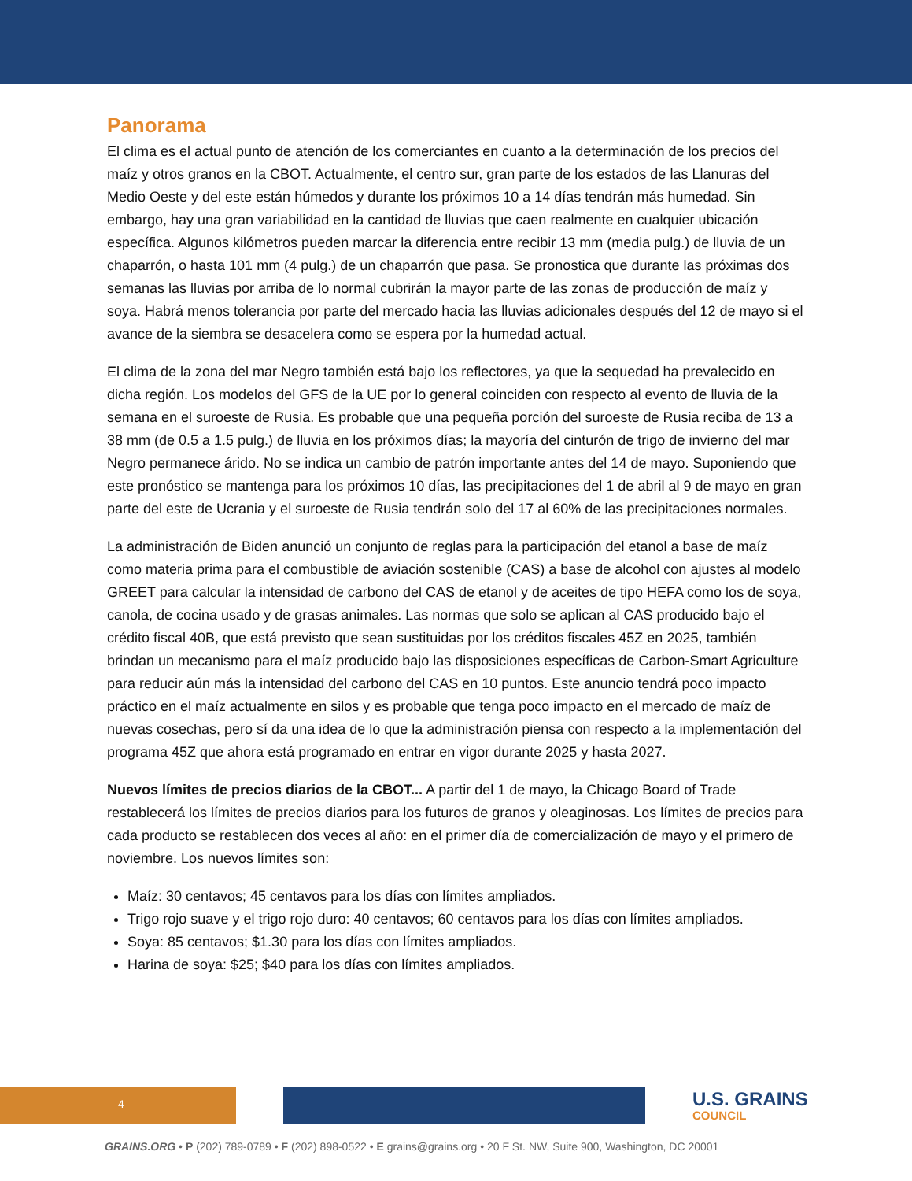Panorama
El clima es el actual punto de atención de los comerciantes en cuanto a la determinación de los precios del maíz y otros granos en la CBOT. Actualmente, el centro sur, gran parte de los estados de las Llanuras del Medio Oeste y del este están húmedos y durante los próximos 10 a 14 días tendrán más humedad. Sin embargo, hay una gran variabilidad en la cantidad de lluvias que caen realmente en cualquier ubicación específica. Algunos kilómetros pueden marcar la diferencia entre recibir 13 mm (media pulg.) de lluvia de un chaparrón, o hasta 101 mm (4 pulg.) de un chaparrón que pasa. Se pronostica que durante las próximas dos semanas las lluvias por arriba de lo normal cubrirán la mayor parte de las zonas de producción de maíz y soya. Habrá menos tolerancia por parte del mercado hacia las lluvias adicionales después del 12 de mayo si el avance de la siembra se desacelera como se espera por la humedad actual.
El clima de la zona del mar Negro también está bajo los reflectores, ya que la sequedad ha prevalecido en dicha región. Los modelos del GFS de la UE por lo general coinciden con respecto al evento de lluvia de la semana en el suroeste de Rusia. Es probable que una pequeña porción del suroeste de Rusia reciba de 13 a 38 mm (de 0.5 a 1.5 pulg.) de lluvia en los próximos días; la mayoría del cinturón de trigo de invierno del mar Negro permanece árido. No se indica un cambio de patrón importante antes del 14 de mayo. Suponiendo que este pronóstico se mantenga para los próximos 10 días, las precipitaciones del 1 de abril al 9 de mayo en gran parte del este de Ucrania y el suroeste de Rusia tendrán solo del 17 al 60% de las precipitaciones normales.
La administración de Biden anunció un conjunto de reglas para la participación del etanol a base de maíz como materia prima para el combustible de aviación sostenible (CAS) a base de alcohol con ajustes al modelo GREET para calcular la intensidad de carbono del CAS de etanol y de aceites de tipo HEFA como los de soya, canola, de cocina usado y de grasas animales. Las normas que solo se aplican al CAS producido bajo el crédito fiscal 40B, que está previsto que sean sustituidas por los créditos fiscales 45Z en 2025, también brindan un mecanismo para el maíz producido bajo las disposiciones específicas de Carbon-Smart Agriculture para reducir aún más la intensidad del carbono del CAS en 10 puntos. Este anuncio tendrá poco impacto práctico en el maíz actualmente en silos y es probable que tenga poco impacto en el mercado de maíz de nuevas cosechas, pero sí da una idea de lo que la administración piensa con respecto a la implementación del programa 45Z que ahora está programado en entrar en vigor durante 2025 y hasta 2027.
Nuevos límites de precios diarios de la CBOT... A partir del 1 de mayo, la Chicago Board of Trade restablecerá los límites de precios diarios para los futuros de granos y oleaginosas. Los límites de precios para cada producto se restablecen dos veces al año: en el primer día de comercialización de mayo y el primero de noviembre. Los nuevos límites son:
Maíz: 30 centavos; 45 centavos para los días con límites ampliados.
Trigo rojo suave y el trigo rojo duro: 40 centavos; 60 centavos para los días con límites ampliados.
Soya: 85 centavos; $1.30 para los días con límites ampliados.
Harina de soya: $25; $40 para los días con límites ampliados.
4 U.S. GRAINS
COUNCIL
GRAINS.ORG • P (202) 789-0789 • F (202) 898-0522 • E grains@grains.org • 20 F St. NW, Suite 900, Washington, DC 20001